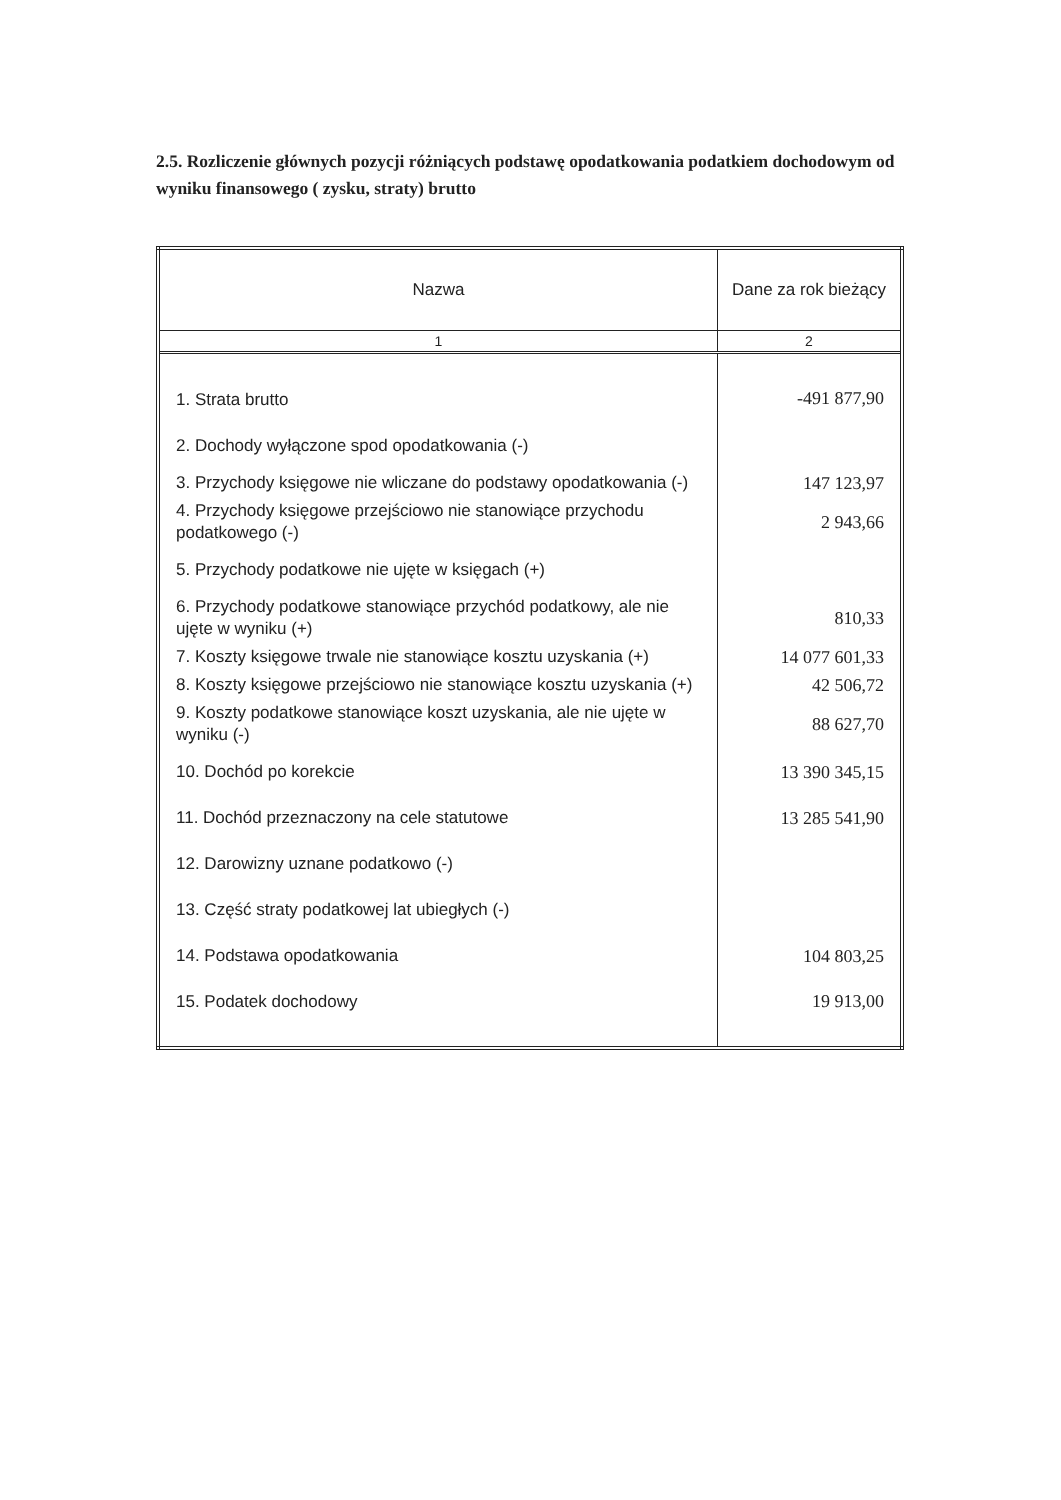2.5. Rozliczenie głównych pozycji różniących podstawę opodatkowania podatkiem dochodowym od wyniku finansowego ( zysku, straty) brutto
| Nazwa | Dane za rok bieżący |
| --- | --- |
| 1 | 2 |
| 1. Strata brutto | -491 877,90 |
| 2. Dochody wyłączone spod opodatkowania (-) | |
| 3. Przychody księgowe nie wliczane do podstawy opodatkowania (-) | 147 123,97 |
| 4. Przychody księgowe przejściowo nie stanowiące przychodu podatkowego (-) | 2 943,66 |
| 5. Przychody podatkowe nie ujęte w księgach (+) | |
| 6. Przychody podatkowe stanowiące przychód podatkowy, ale nie ujęte w wyniku (+) | 810,33 |
| 7. Koszty księgowe trwale nie stanowiące kosztu uzyskania (+) | 14 077 601,33 |
| 8. Koszty księgowe przejściowo nie stanowiące kosztu uzyskania (+) | 42 506,72 |
| 9. Koszty podatkowe stanowiące koszt uzyskania, ale nie ujęte w wyniku (-) | 88 627,70 |
| 10. Dochód po korekcie | 13 390 345,15 |
| 11. Dochód przeznaczony na cele statutowe | 13 285 541,90 |
| 12. Darowizny uznane podatkowo (-) | |
| 13. Część straty podatkowej lat ubiegłych (-) | |
| 14. Podstawa opodatkowania | 104 803,25 |
| 15. Podatek dochodowy | 19 913,00 |